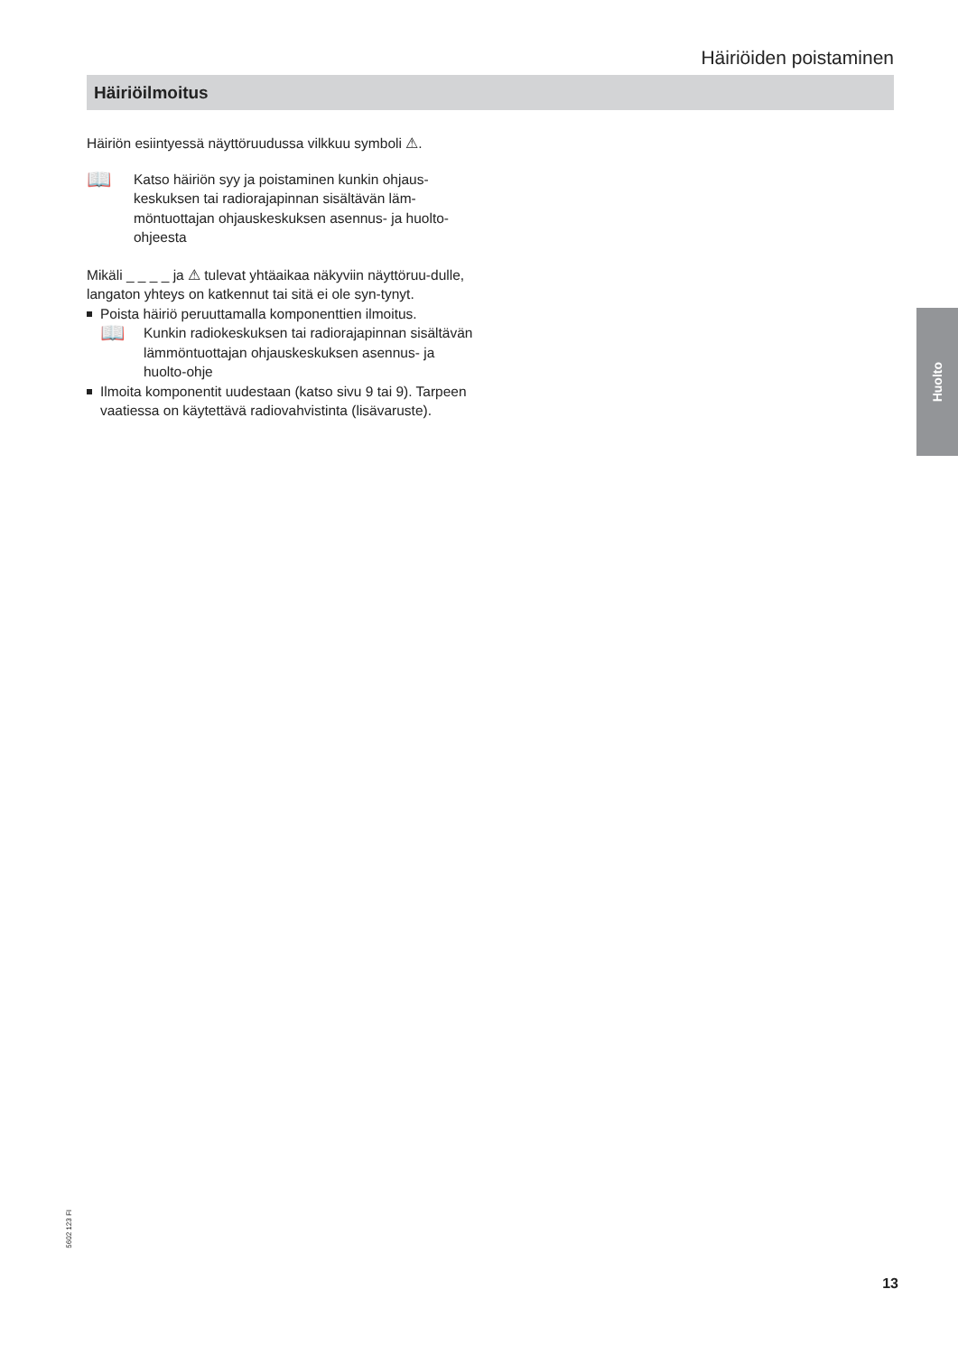Häiriöiden poistaminen
Häiriöilmoitus
Häiriön esiintyessä näyttöruudussa vilkkuu symboli ⚠.
📖
Katso häiriön syy ja poistaminen kunkin ohjaus-keskuksen tai radiorajapinnan sisältävän läm-möntuottajan ohjauskeskuksen asennus- ja huolto-ohjeesta
Mikäli _ _ _ _ ja ⚠ tulevat yhtäaikaa näkyviin näyttöruu-dulle, langaton yhteys on katkennut tai sitä ei ole syn-tynyt.
Poista häiriö peruuttamalla komponenttien ilmoitus.
📖
Kunkin radiokeskuksen tai radiorajapinnan sisältävän lämmöntuottajan ohjauskeskuksen asennus- ja huolto-ohje
Ilmoita komponentit uudestaan (katso sivu 9 tai 9). Tarpeen vaatiessa on käytettävä radiovahvistinta (lisävaruste).
Huolto
5602 123 FI
13